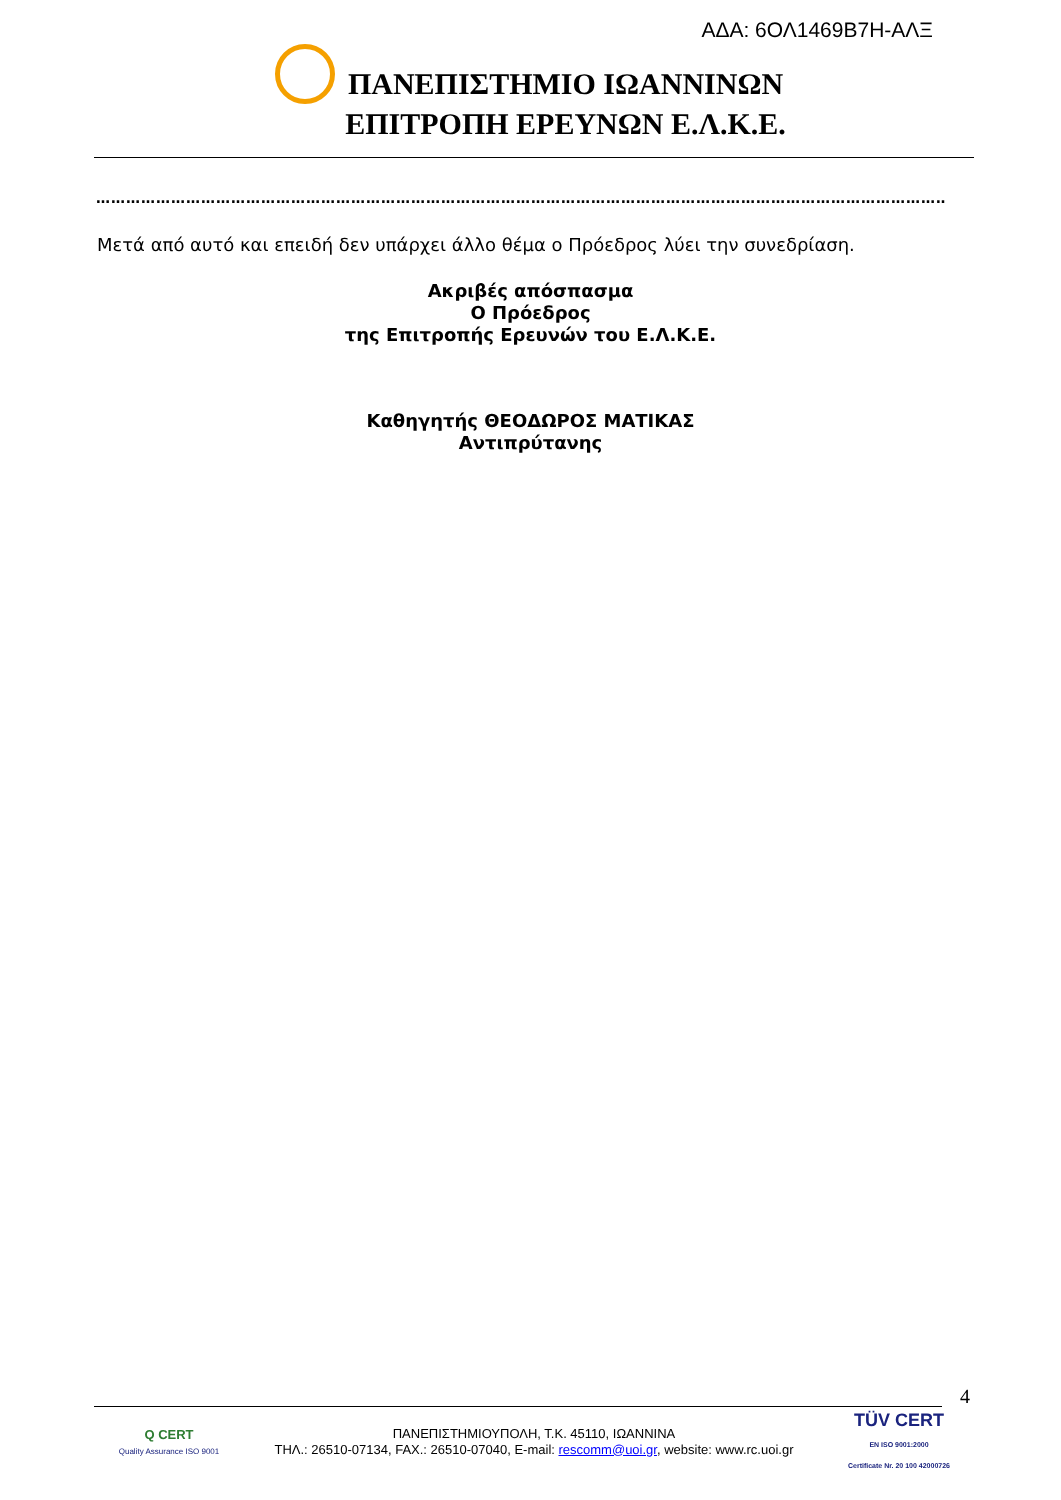ΑΔΑ: 6ΟΛ1469Β7Η-ΑΛΞ
ΠΑΝΕΠΙΣΤΗΜΙΟ ΙΩΑΝΝΙΝΩΝ
ΕΠΙΤΡΟΠΗ ΕΡΕΥΝΩΝ Ε.Λ.Κ.Ε.
……………………………………………………………………………………………………………………………………………………………………
Μετά από αυτό και επειδή δεν υπάρχει άλλο θέμα ο Πρόεδρος λύει την συνεδρίαση.
Ακριβές απόσπασμα
Ο Πρόεδρος
της Επιτροπής Ερευνών του Ε.Λ.Κ.Ε.
Καθηγητής ΘΕΟΔΩΡΟΣ ΜΑΤΙΚΑΣ
Αντιπρύτανης
4
Q CERT
Quality Assurance ISO 9001
ΠΑΝΕΠΙΣΤΗΜΙΟΥΠΟΛΗ, Τ.Κ. 45110, ΙΩΑΝΝΙΝΑ
ΤΗΛ.: 26510-07134, FAX.: 26510-07040, E-mail: rescomm@uoi.gr, website: www.rc.uoi.gr
TÜV CERT
EN ISO 9001:2000
Certificate Nr. 20 100 42000726